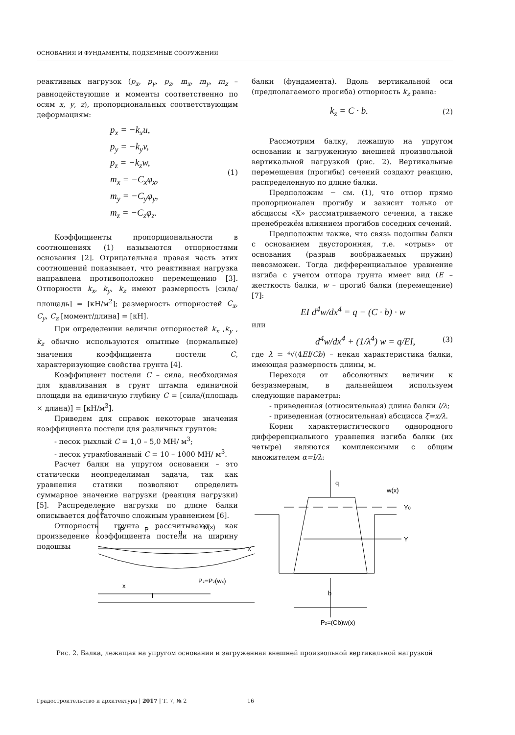ОСНОВАНИЯ И ФУНДАМЕНТЫ, ПОДЗЕМНЫЕ СООРУЖЕНИЯ
реактивных нагрузок (p<sub>x</sub>, p<sub>y</sub>, p<sub>z</sub>, m<sub>x</sub>, m<sub>y</sub>, m<sub>z</sub> – равнодействующие и моменты соответственно по осям x, y, z), пропорциональных соответствующим деформациям:
p<sub>x</sub> = −k<sub>x</sub>u,
p<sub>y</sub> = −k<sub>y</sub>v,
p<sub>z</sub> = −k<sub>z</sub>w,
m<sub>x</sub> = −C<sub>x</sub>φ<sub>x</sub>,
m<sub>y</sub> = −C<sub>y</sub>φ<sub>y</sub>,
m<sub>z</sub> = −C<sub>z</sub>φ<sub>z</sub>.
(1)
Коэффициенты пропорциональности в соотношениях (1) называются отпорностями основания [2]. Отрицательная правая часть этих соотношений показывает, что реактивная нагрузка направлена противоположно перемещению [3]. Отпорности k<sub>x</sub>, k<sub>y</sub>, k<sub>z</sub> имеют размерность [сила/площадь] = [кН/м<sup>2</sup>]; размерность отпорностей C<sub>x</sub>, C<sub>y</sub>, C<sub>z</sub> [момент/длина] = [кН].
При определении величин отпорностей k<sub>x</sub> ,k<sub>y</sub> , k<sub>z</sub> обычно используются опытные (нормальные) значения коэффициента постели C, характеризующие свойства грунта [4].
Коэффициент постели C – сила, необходимая для вдавливания в грунт штампа единичной площади на единичную глубину C = [сила/(площадь × длина)] = [кН/м<sup>3</sup>].
Приведем для справок некоторые значения коэффициента постели для различных грунтов:
- песок рыхлый C = 1,0 – 5,0 МН/ м<sup>3</sup>;
- песок утрамбованный C = 10 – 1000 МН/ м<sup>3</sup>.
Расчет балки на упругом основании – это статически неопределимая задача, так как уравнения статики позволяют определить суммарное значение нагрузки (реакция нагрузки) [5]. Распределение нагрузки по длине балки описывается достаточно сложным уравнением [6].
Отпорность грунта рассчитывают как произведение коэффициента постели на ширину подошвы
балки (фундамента). Вдоль вертикальной оси (предполагаемого прогиба) отпорность k<sub>z</sub> равна:
k<sub>z</sub> = C · b. (2)
Рассмотрим балку, лежащую на упругом основании и загруженную внешней произвольной вертикальной нагрузкой (рис. 2). Вертикальные перемещения (прогибы) сечений создают реакцию, распределенную по длине балки.
Предположим − см. (1), что отпор прямо пропорционален прогибу и зависит только от абсциссы «X» рассматриваемого сечения, а также пренебрежём влиянием прогибов соседних сечений.
Предположим также, что связь подошвы балки с основанием двусторонняя, т.е. «отрыв» от основания (разрыв воображаемых пружин) невозможен. Тогда дифференциальное уравнение изгиба с учетом отпора грунта имеет вид (E – жесткость балки, w – прогиб балки (перемещение) [7]:
EI d<sup>4</sup>w/dx<sup>4</sup> = q − (C · b) · w
или
d<sup>4</sup>w/dx<sup>4</sup> + (1/λ<sup>4</sup>) w = q/EI, (3)
где λ = ⁴√(4EI/Cb) – некая характеристика балки, имеющая размерность длины, м.
Переходя от абсолютных величин к безразмерным, в дальнейшем используем следующие параметры:
- приведенная (относительная) длина балки l/λ;
- приведенная (относительная) абсцисса ξ=x/λ.
Корни характеристического однородного дифференциального уравнения изгиба балки (их четыре) являются комплексными с общим множителем α=l/λ:
Z
X
P
P
q
w(x)
x
Pz=Pz(wx)
l
q
w(x)
Y0
Y
b
Pz=(Cb)w(x)
Рис. 2. Балка, лежащая на упругом основании и загруженная внешней произвольной вертикальной нагрузкой
Градостроительство и архитектура | 2017 | Т. 7, № 2 16